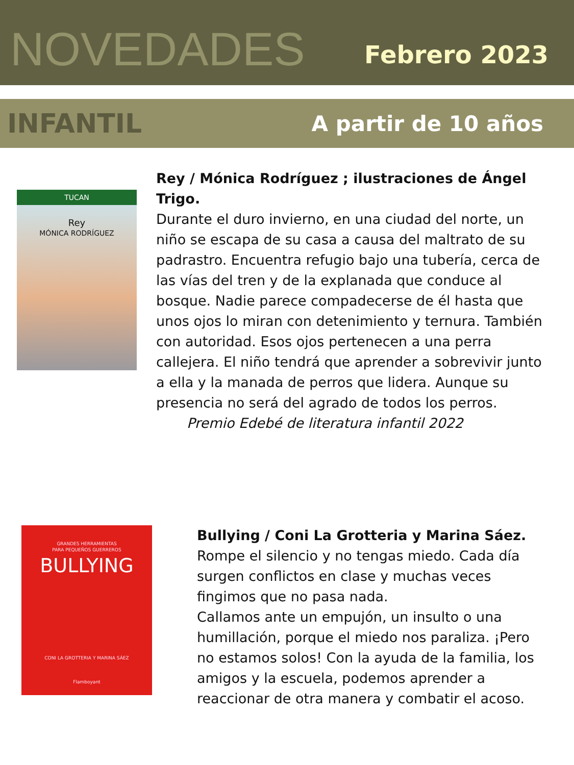NOVEDADES
Febrero 2023
INFANTIL
A partir de 10 años
TUCAN
Rey
MÓNICA RODRÍGUEZ
Rey / Mónica Rodríguez ; ilustraciones de Ángel Trigo.
Durante el duro invierno, en una ciudad del norte, un niño se escapa de su casa a causa del maltrato de su padrastro. Encuentra refugio bajo una tubería, cerca de las vías del tren y de la explanada que conduce al bosque. Nadie parece compadecerse de él hasta que unos ojos lo miran con detenimiento y ternura. También con autoridad. Esos ojos pertenecen a una perra callejera. El niño tendrá que aprender a sobrevivir junto a ella y la manada de perros que lidera. Aunque su presencia no será del agrado de todos los perros.
Premio Edebé de literatura infantil 2022
GRANDES HERRAMIENTAS
PARA PEQUEÑOS GUERREROS
BULLYING
CONI LA GROTTERIA Y MARINA SÁEZ
Flamboyant
Bullying / Coni La Grotteria y Marina Sáez.
Rompe el silencio y no tengas miedo. Cada día surgen conflictos en clase y muchas veces fingimos que no pasa nada.
Callamos ante un empujón, un insulto o una humillación, porque el miedo nos paraliza. ¡Pero no estamos solos! Con la ayuda de la familia, los amigos y la escuela, podemos aprender a reaccionar de otra manera y combatir el acoso.